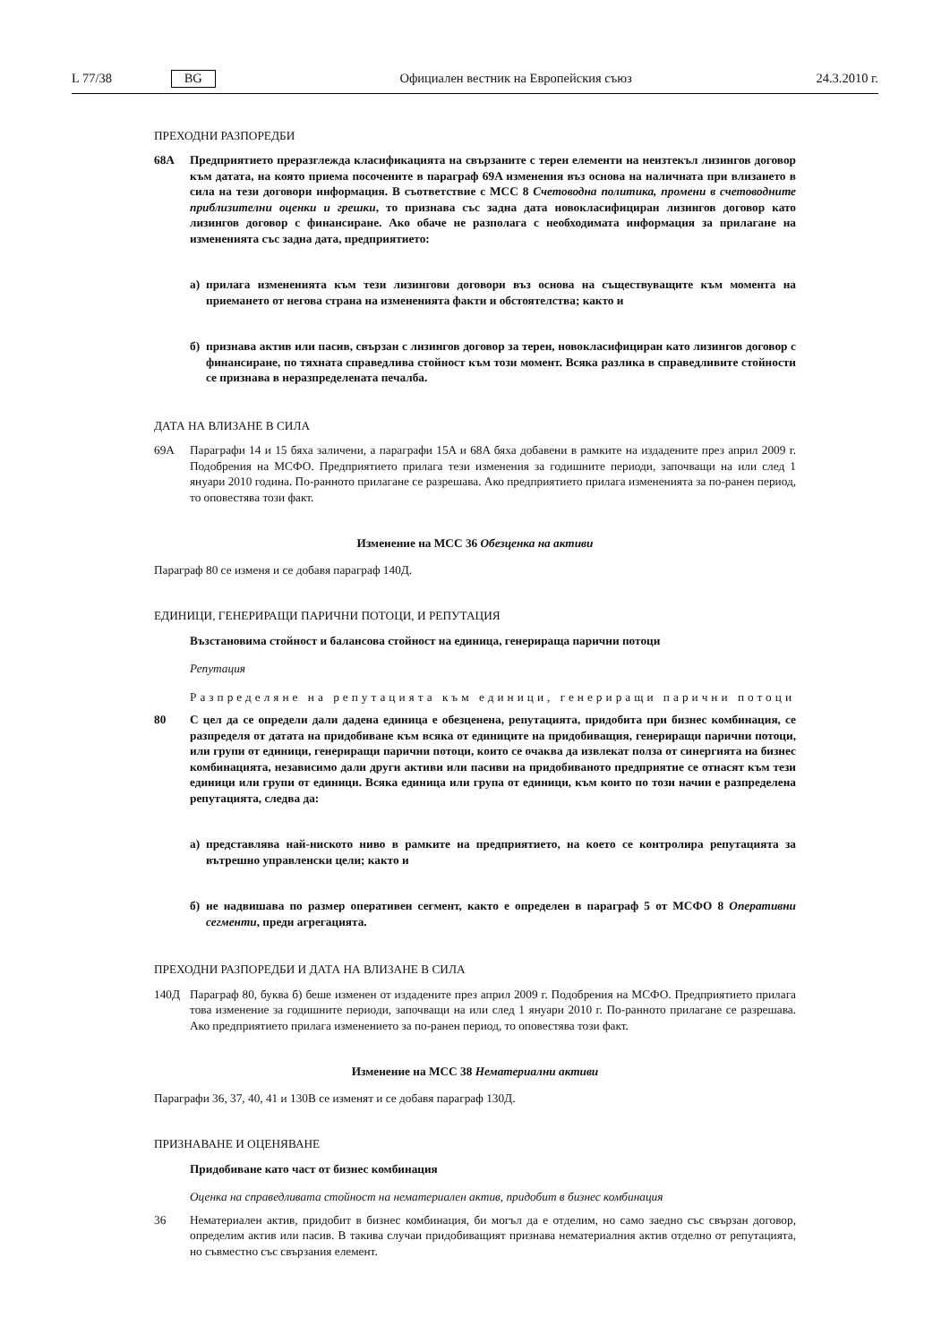L 77/38 BG Официален вестник на Европейския съюз 24.3.2010 г.
ПРЕХОДНИ РАЗПОРЕДБИ
68A Предприятието преразглежда класификацията на свързаните с терен елементи на неизтекъл лизингов договор към датата, на която приема посочените в параграф 69A изменения въз основа на наличната при влизането в сила на тези договори информация. В съответствие с МСС 8 Счетоводна политика, промени в счетоводните приблизителни оценки и грешки, то признава със задна дата новокласифициран лизингов договор като лизингов договор с финансиране. Ако обаче не разполага с необходимата информация за прилагане на измененията със задна дата, предприятието:
а) прилага измененията към тези лизингови договори въз основа на съществуващите към момента на приемането от негова страна на измененията факти и обстоятелства; както и
б) признава актив или пасив, свързан с лизингов договор за терен, новокласифициран като лизингов договор с финансиране, по тяхната справедлива стойност към този момент. Всяка разлика в справед­ливите стойности се признава в неразпределената печалба.
ДАТА НА ВЛИЗАНЕ В СИЛА
69A Параграфи 14 и 15 бяха заличени, а параграфи 15A и 68A бяха добавени в рамките на издадените през април 2009 г. Подобрения на МСФО. Предприятието прилага тези изменения за годишните периоди, започващи на или след 1 януари 2010 година. По-ранното прилагане се разрешава. Ако предприятието прилага измененията за по-ранен период, то оповестява този факт.
Изменение на МСС 36 Обезценка на активи
Параграф 80 се изменя и се добавя параграф 140Д.
ЕДИНИЦИ, ГЕНЕРИРАЩИ ПАРИЧНИ ПОТОЦИ, И РЕПУТАЦИЯ
Възстановима стойност и балансова стойност на единица, генерираща парични потоци
Репутация
Разпределяне на репутацията към единици, генериращи парични потоци
80 С цел да се определи дали дадена единица е обезценена, репутацията, придобита при бизнес комбинация, се разпределя от датата на придобиване към всяка от единиците на придобиващия, гене­риращи парични потоци, или групи от единици, генериращи парични потоци, които се очаква да извлекат полза от синергията на бизнес комбинацията, независимо дали други активи или пасиви на придобиваното предприятие се отнасят към тези единици или групи от единици. Всяка единица или група от единици, към които по този начин е разпределена репутацията, следва да:
а) представлява най-ниското ниво в рамките на предприятието, на което се контролира репутацията за вътрешно управленски цели; както и
б) не надвишава по размер оперативен сегмент, както е определен в параграф 5 от МСФО 8 Оперативни сегменти, преди агрегацията.
ПРЕХОДНИ РАЗПОРЕДБИ И ДАТА НА ВЛИЗАНЕ В СИЛА
140Д Параграф 80, буква б) беше изменен от издадените през април 2009 г. Подобрения на МСФО. Предприятието прилага това изменение за годишните периоди, започващи на или след 1 януари 2010 г. По-ранното прилагане се разрешава. Ако предприятието прилага изменението за по-ранен период, то оповестява този факт.
Изменение на МСС 38 Нематериални активи
Параграфи 36, 37, 40, 41 и 130В се изменят и се добавя параграф 130Д.
ПРИЗНАВАНЕ И ОЦЕНЯВАНЕ
Придобиване като част от бизнес комбинация
Оценка на справедливата стойност на нематериален актив, придобит в бизнес комбинация
36 Нематериален актив, придобит в бизнес комбинация, би могъл да е отделим, но само заедно със свързан договор, определим актив или пасив. В такива случаи придобиващият признава нематериалния актив отделно от репутацията, но съвместно със свързания елемент.